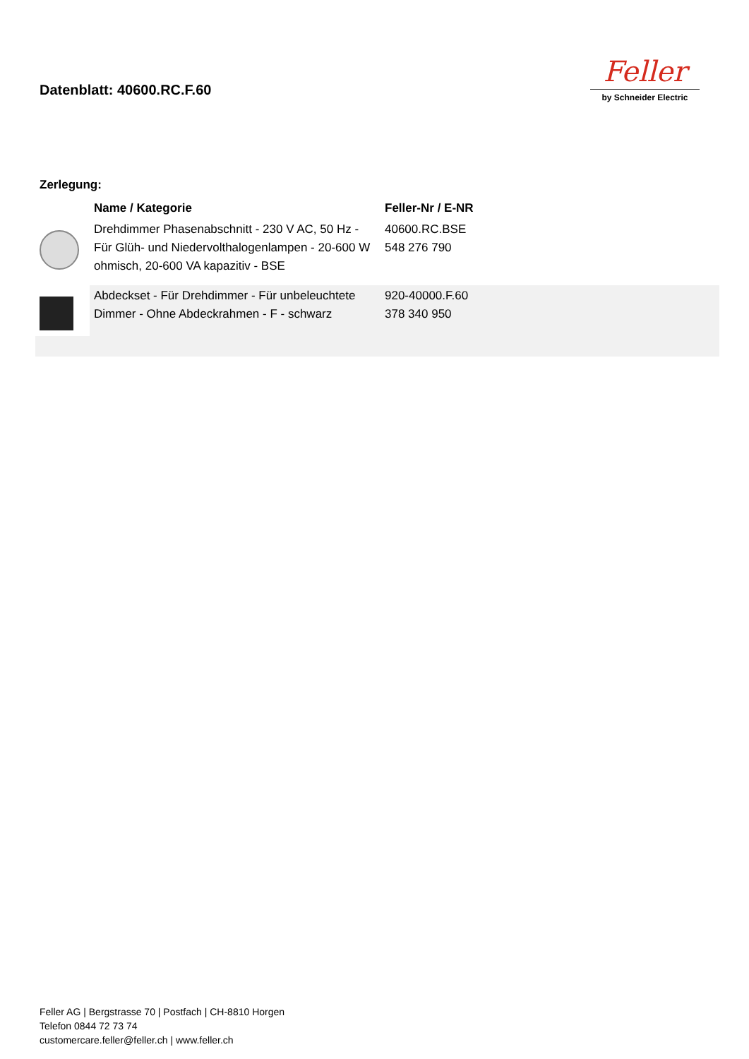Datenblatt: 40600.RC.F.60
Feller
by Schneider Electric
Zerlegung:
| | Name / Kategorie | Feller-Nr / E-NR | |
| --- | --- | --- | --- |
| | Drehdimmer Phasenabschnitt - 230 V AC, 50 Hz - Für Glüh- und Niedervolthalogenlampen - 20-600 W ohmisch, 20-600 VA kapazitiv - BSE | 40600.RC.BSE 548 276 790 | |
| | Abdeckset - Für Drehdimmer - Für unbeleuchtete Dimmer - Ohne Abdeckrahmen - F - schwarz | 920-40000.F.60 378 340 950 | |
Feller AG | Bergstrasse 70 | Postfach | CH-8810 Horgen
Telefon 0844 72 73 74
customercare.feller@feller.ch | www.feller.ch